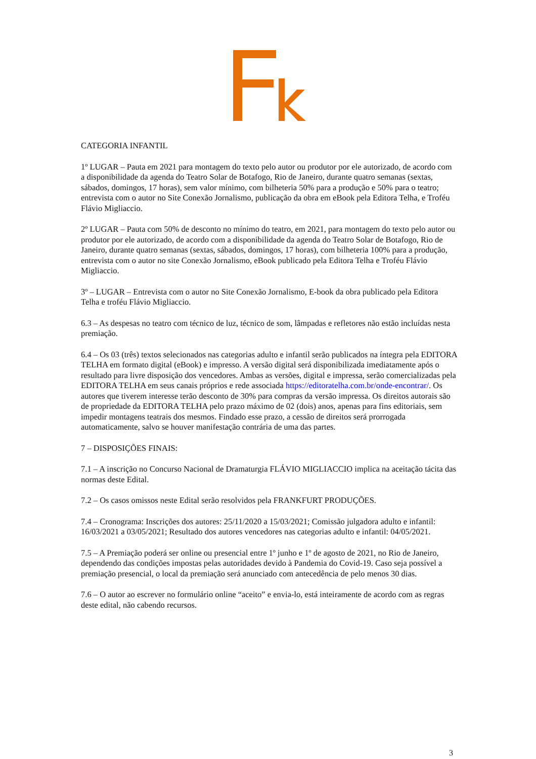CATEGORIA INFANTIL
1º LUGAR – Pauta em 2021 para montagem do texto pelo autor ou produtor por ele autorizado, de acordo com a disponibilidade da agenda do Teatro Solar de Botafogo, Rio de Janeiro, durante quatro semanas (sextas, sábados, domingos, 17 horas), sem valor mínimo, com bilheteria 50% para a produção e 50% para o teatro; entrevista com o autor no Site Conexão Jornalismo, publicação da obra em eBook pela Editora Telha, e Troféu Flávio Migliaccio.
2º LUGAR – Pauta com 50% de desconto no mínimo do teatro, em 2021, para montagem do texto pelo autor ou produtor por ele autorizado, de acordo com a disponibilidade da agenda do Teatro Solar de Botafogo, Rio de Janeiro, durante quatro semanas (sextas, sábados, domingos, 17 horas), com bilheteria 100% para a produção, entrevista com o autor no site Conexão Jornalismo, eBook publicado pela Editora Telha e Troféu Flávio Migliaccio.
3º – LUGAR – Entrevista com o autor no Site Conexão Jornalismo, E-book da obra publicado pela Editora Telha e troféu Flávio Migliaccio.
6.3 – As despesas no teatro com técnico de luz, técnico de som, lâmpadas e refletores não estão incluídas nesta premiação.
6.4 – Os 03 (três) textos selecionados nas categorias adulto e infantil serão publicados na íntegra pela EDITORA TELHA em formato digital (eBook) e impresso. A versão digital será disponibilizada imediatamente após o resultado para livre disposição dos vencedores. Ambas as versões, digital e impressa, serão comercializadas pela EDITORA TELHA em seus canais próprios e rede associada https://editoratelha.com.br/onde-encontrar/. Os autores que tiverem interesse terão desconto de 30% para compras da versão impressa. Os direitos autorais são de propriedade da EDITORA TELHA pelo prazo máximo de 02 (dois) anos, apenas para fins editoriais, sem impedir montagens teatrais dos mesmos. Findado esse prazo, a cessão de direitos será prorrogada automaticamente, salvo se houver manifestação contrária de uma das partes.
7 – DISPOSIÇÕES FINAIS:
7.1 – A inscrição no Concurso Nacional de Dramaturgia FLÁVIO MIGLIACCIO implica na aceitação tácita das normas deste Edital.
7.2 – Os casos omissos neste Edital serão resolvidos pela FRANKFURT PRODUÇÕES.
7.4 – Cronograma: Inscrições dos autores: 25/11/2020 a 15/03/2021; Comissão julgadora adulto e infantil: 16/03/2021 a 03/05/2021; Resultado dos autores vencedores nas categorias adulto e infantil: 04/05/2021.
7.5 – A Premiação poderá ser online ou presencial entre 1º junho e 1º de agosto de 2021, no Rio de Janeiro, dependendo das condições impostas pelas autoridades devido à Pandemia do Covid-19. Caso seja possível a premiação presencial, o local da premiação será anunciado com antecedência de pelo menos 30 dias.
7.6 – O autor ao escrever no formulário online “aceito” e envia-lo, está inteiramente de acordo com as regras deste edital, não cabendo recursos.
3